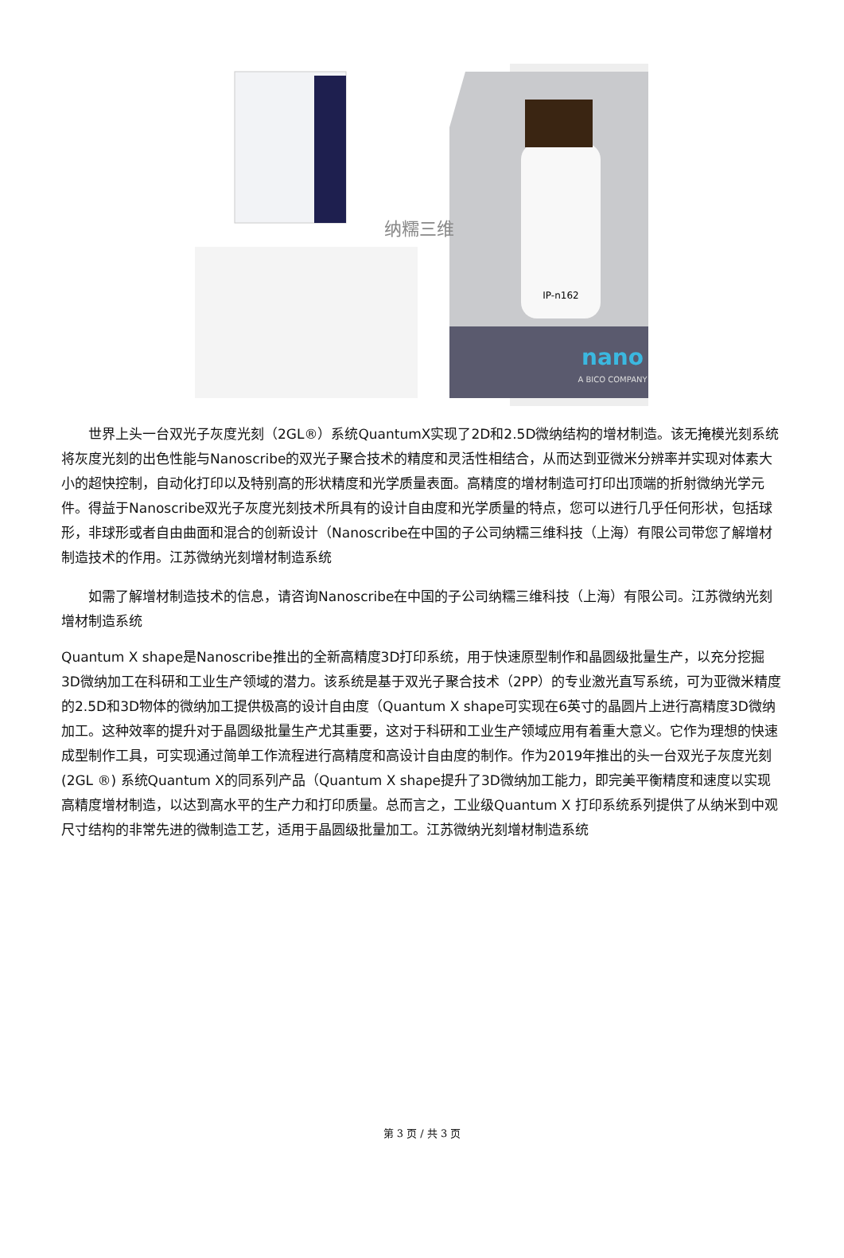IP-n162
nano
A BICO COMPANY
纳糯三维
世界上头一台双光子灰度光刻（2GL®）系统QuantumX实现了2D和2.5D微纳结构的增材制造。该无掩模光刻系统将灰度光刻的出色性能与Nanoscribe的双光子聚合技术的精度和灵活性相结合，从而达到亚微米分辨率并实现对体素大小的超快控制，自动化打印以及特别高的形状精度和光学质量表面。高精度的增材制造可打印出顶端的折射微纳光学元件。得益于Nanoscribe双光子灰度光刻技术所具有的设计自由度和光学质量的特点，您可以进行几乎任何形状，包括球形，非球形或者自由曲面和混合的创新设计（Nanoscribe在中国的子公司纳糯三维科技（上海）有限公司带您了解增材制造技术的作用。江苏微纳光刻增材制造系统
如需了解增材制造技术的信息，请咨询Nanoscribe在中国的子公司纳糯三维科技（上海）有限公司。江苏微纳光刻增材制造系统
Quantum X shape是Nanoscribe推出的全新高精度3D打印系统，用于快速原型制作和晶圆级批量生产，以充分挖掘3D微纳加工在科研和工业生产领域的潜力。该系统是基于双光子聚合技术（2PP）的专业激光直写系统，可为亚微米精度的2.5D和3D物体的微纳加工提供极高的设计自由度（Quantum X shape可实现在6英寸的晶圆片上进行高精度3D微纳加工。这种效率的提升对于晶圆级批量生产尤其重要，这对于科研和工业生产领域应用有着重大意义。它作为理想的快速成型制作工具，可实现通过简单工作流程进行高精度和高设计自由度的制作。作为2019年推出的头一台双光子灰度光刻 (2GL ®) 系统Quantum X的同系列产品（Quantum X shape提升了3D微纳加工能力，即完美平衡精度和速度以实现高精度增材制造，以达到高水平的生产力和打印质量。总而言之，工业级Quantum X 打印系统系列提供了从纳米到中观尺寸结构的非常先进的微制造工艺，适用于晶圆级批量加工。江苏微纳光刻增材制造系统
第 3 页 / 共 3 页